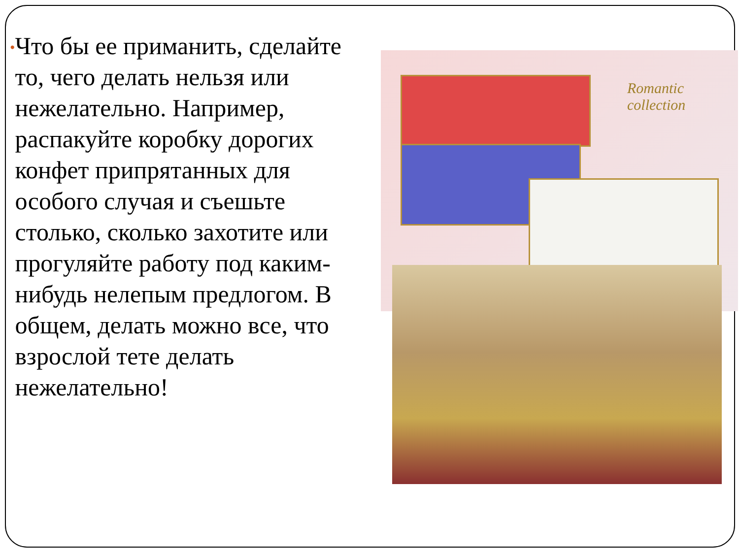•
Что бы ее приманить, сделайте то, чего делать нельзя или нежелательно. Например, распакуйте коробку дорогих конфет припрятанных для особого случая и съешьте столько, сколько захотите или прогуляйте работу под каким-нибудь нелепым предлогом. В общем, делать можно все, что взрослой тете делать нежелательно!
Romantic collection